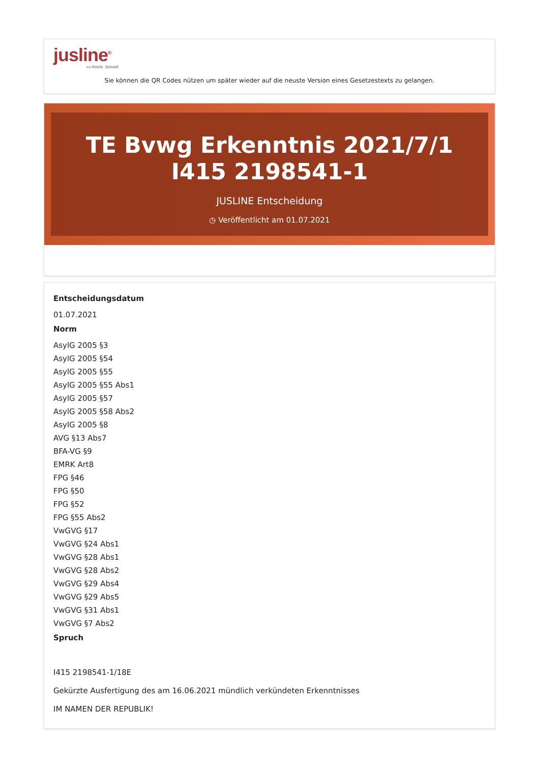jusline<sup>®</sup>
»» Recht. Schnell
Sie können die QR Codes nützen um später wieder auf die neuste Version eines Gesetzestexts zu gelangen.
TE Bvwg Erkenntnis 2021/7/1 I415 2198541-1
JUSLINE Entscheidung
◷ Veröffentlicht am 01.07.2021
Entscheidungsdatum
01.07.2021
Norm
AsylG 2005 §3
AsylG 2005 §54
AsylG 2005 §55
AsylG 2005 §55 Abs1
AsylG 2005 §57
AsylG 2005 §58 Abs2
AsylG 2005 §8
AVG §13 Abs7
BFA-VG §9
EMRK Art8
FPG §46
FPG §50
FPG §52
FPG §55 Abs2
VwGVG §17
VwGVG §24 Abs1
VwGVG §28 Abs1
VwGVG §28 Abs2
VwGVG §29 Abs4
VwGVG §29 Abs5
VwGVG §31 Abs1
VwGVG §7 Abs2
Spruch
I415 2198541-1/18E
Gekürzte Ausfertigung des am 16.06.2021 mündlich verkündeten Erkenntnisses
IM NAMEN DER REPUBLIK!